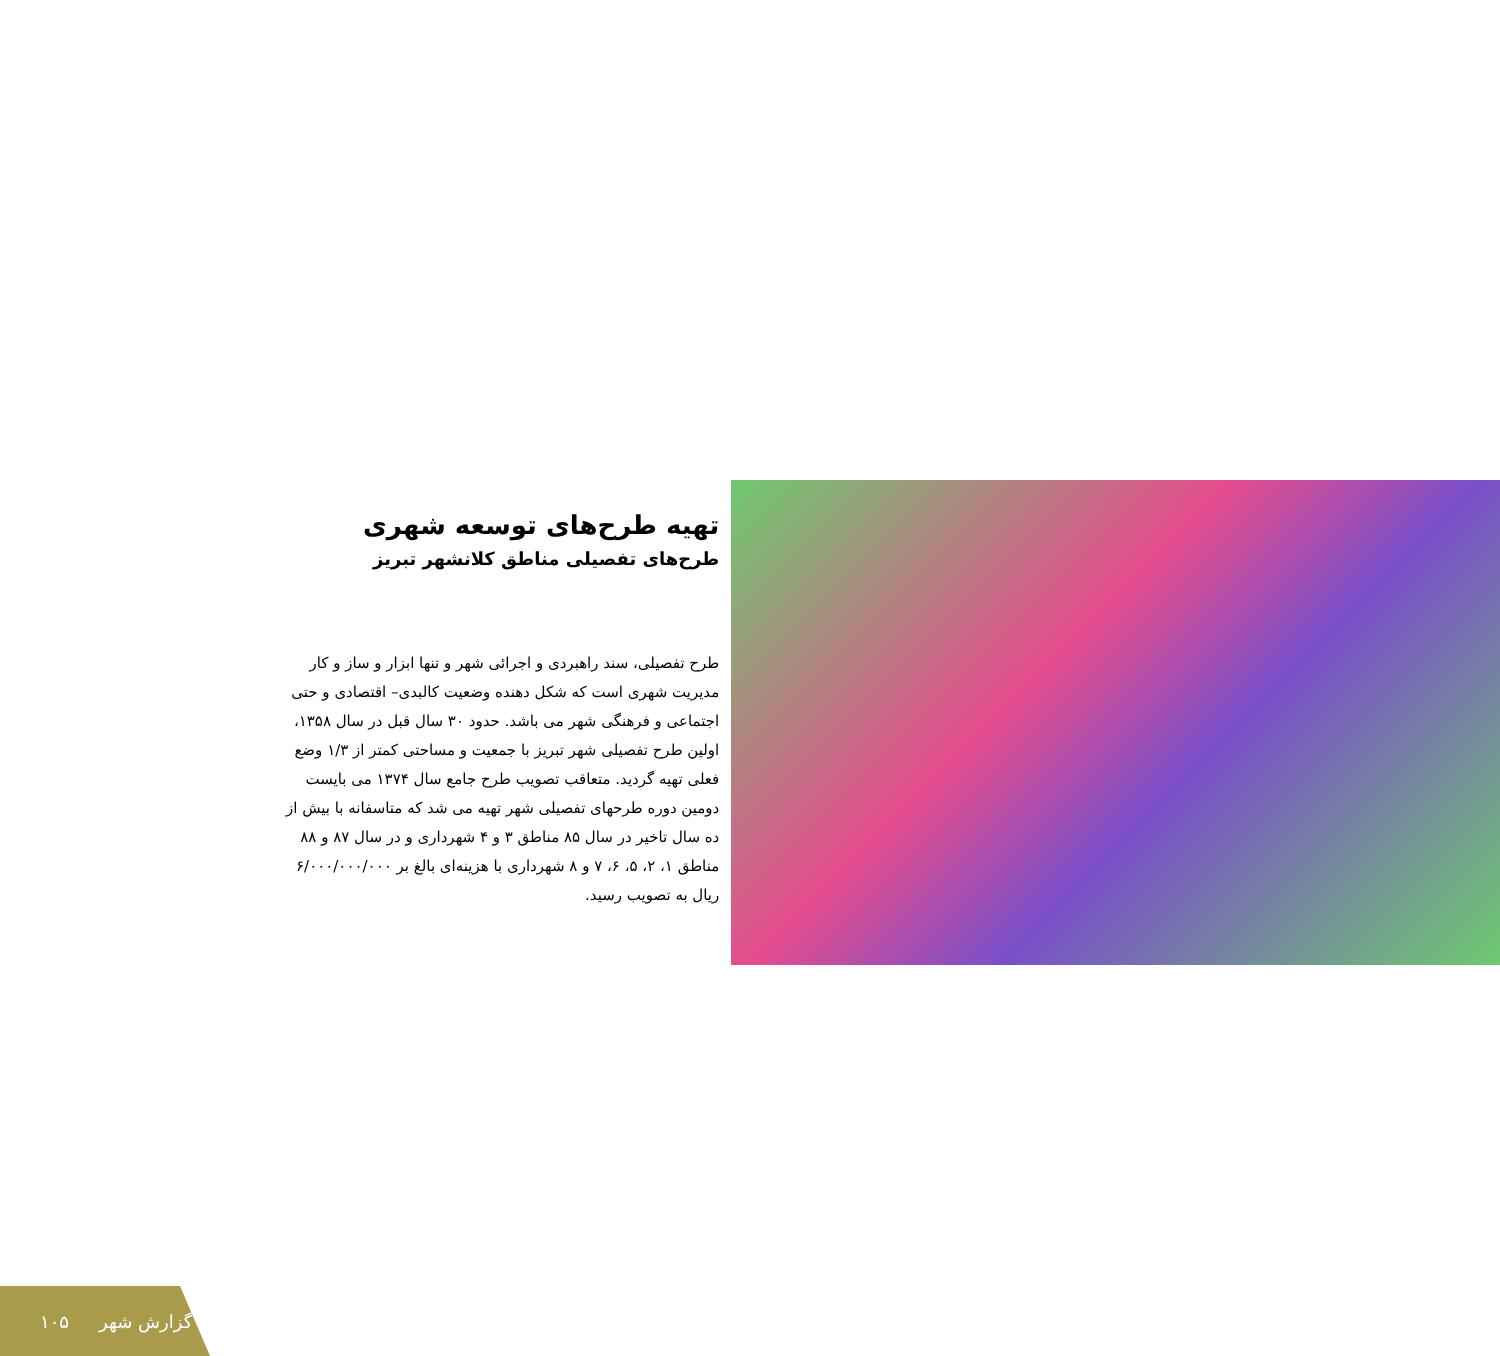تهیه طرح‌های توسعه شهری
طرح‌های تفصیلی مناطق کلانشهر تبریز
طرح تفصیلی، سند راهبردی و اجرائی شهر و تنها ابزار و ساز و کار مدیریت شهری است که شکل دهنده وضعیت کالبدی– اقتصادی و حتی اجتماعی و فرهنگی شهر می باشد. حدود ۳۰ سال قبل در سال ۱۳۵۸، اولین طرح تفصیلی شهر تبریز با جمعیت و مساحتی کمتر از ۱/۳ وضع فعلی تهیه گردید. متعاقب تصویب طرح جامع سال ۱۳۷۴ می بایست دومین دوره طرحهای تفصیلی شهر تهیه می شد که متاسفانه با بیش از ده سال تاخیر در سال ۸۵ مناطق ۳ و ۴ شهرداری و در سال ۸۷ و ۸۸ مناطق ۱، ۲، ۵، ۶، ۷ و ۸ شهرداری با هزینه‌ای بالغ بر ۶/۰۰۰/۰۰۰/۰۰۰ ریال به تصویب رسید.
۱۰۵ گزارش شهر